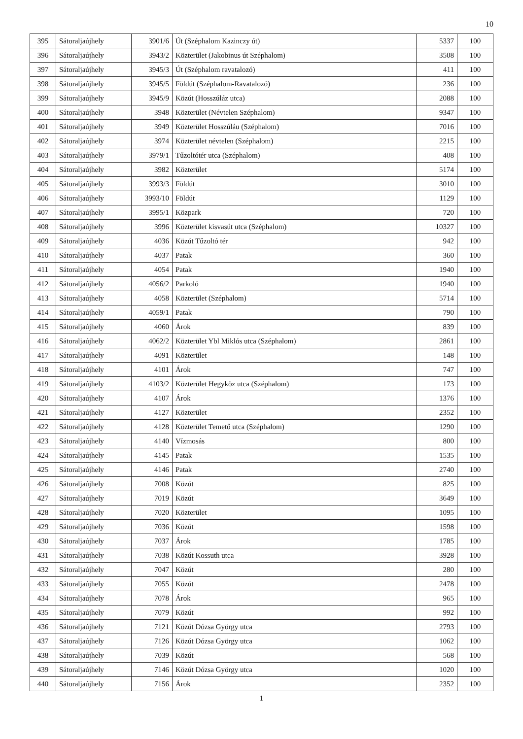10
| 395 | Sátoraljaújhely | 3901/6 | Út (Széphalom Kazinczy út) | 5337 | 100 |
| 396 | Sátoraljaújhely | 3943/2 | Közterület (Jakobinus út Széphalom) | 3508 | 100 |
| 397 | Sátoraljaújhely | 3945/3 | Út (Széphalom ravatalozó) | 411 | 100 |
| 398 | Sátoraljaújhely | 3945/5 | Földút (Széphalom-Ravatalozó) | 236 | 100 |
| 399 | Sátoraljaújhely | 3945/9 | Közút (Hosszúláz utca) | 2088 | 100 |
| 400 | Sátoraljaújhely | 3948 | Közterület (Névtelen Széphalom) | 9347 | 100 |
| 401 | Sátoraljaújhely | 3949 | Közterület Hosszúláu (Széphalom) | 7016 | 100 |
| 402 | Sátoraljaújhely | 3974 | Közterület névtelen (Széphalom) | 2215 | 100 |
| 403 | Sátoraljaújhely | 3979/1 | Tűzoltótér utca (Széphalom) | 408 | 100 |
| 404 | Sátoraljaújhely | 3982 | Közterület | 5174 | 100 |
| 405 | Sátoraljaújhely | 3993/3 | Földút | 3010 | 100 |
| 406 | Sátoraljaújhely | 3993/10 | Földút | 1129 | 100 |
| 407 | Sátoraljaújhely | 3995/1 | Közpark | 720 | 100 |
| 408 | Sátoraljaújhely | 3996 | Közterület kisvasút utca (Széphalom) | 10327 | 100 |
| 409 | Sátoraljaújhely | 4036 | Közút Tűzoltó tér | 942 | 100 |
| 410 | Sátoraljaújhely | 4037 | Patak | 360 | 100 |
| 411 | Sátoraljaújhely | 4054 | Patak | 1940 | 100 |
| 412 | Sátoraljaújhely | 4056/2 | Parkoló | 1940 | 100 |
| 413 | Sátoraljaújhely | 4058 | Közterület (Széphalom) | 5714 | 100 |
| 414 | Sátoraljaújhely | 4059/1 | Patak | 790 | 100 |
| 415 | Sátoraljaújhely | 4060 | Árok | 839 | 100 |
| 416 | Sátoraljaújhely | 4062/2 | Közterület Ybl Miklós utca (Széphalom) | 2861 | 100 |
| 417 | Sátoraljaújhely | 4091 | Közterület | 148 | 100 |
| 418 | Sátoraljaújhely | 4101 | Árok | 747 | 100 |
| 419 | Sátoraljaújhely | 4103/2 | Közterület Hegyköz utca (Széphalom) | 173 | 100 |
| 420 | Sátoraljaújhely | 4107 | Árok | 1376 | 100 |
| 421 | Sátoraljaújhely | 4127 | Közterület | 2352 | 100 |
| 422 | Sátoraljaújhely | 4128 | Közterület Temető utca (Széphalom) | 1290 | 100 |
| 423 | Sátoraljaújhely | 4140 | Vízmosás | 800 | 100 |
| 424 | Sátoraljaújhely | 4145 | Patak | 1535 | 100 |
| 425 | Sátoraljaújhely | 4146 | Patak | 2740 | 100 |
| 426 | Sátoraljaújhely | 7008 | Közút | 825 | 100 |
| 427 | Sátoraljaújhely | 7019 | Közút | 3649 | 100 |
| 428 | Sátoraljaújhely | 7020 | Közterület | 1095 | 100 |
| 429 | Sátoraljaújhely | 7036 | Közút | 1598 | 100 |
| 430 | Sátoraljaújhely | 7037 | Árok | 1785 | 100 |
| 431 | Sátoraljaújhely | 7038 | Közút Kossuth utca | 3928 | 100 |
| 432 | Sátoraljaújhely | 7047 | Közút | 280 | 100 |
| 433 | Sátoraljaújhely | 7055 | Közút | 2478 | 100 |
| 434 | Sátoraljaújhely | 7078 | Árok | 965 | 100 |
| 435 | Sátoraljaújhely | 7079 | Közút | 992 | 100 |
| 436 | Sátoraljaújhely | 7121 | Közút Dózsa György utca | 2793 | 100 |
| 437 | Sátoraljaújhely | 7126 | Közút Dózsa György utca | 1062 | 100 |
| 438 | Sátoraljaújhely | 7039 | Közút | 568 | 100 |
| 439 | Sátoraljaújhely | 7146 | Közút Dózsa György utca | 1020 | 100 |
| 440 | Sátoraljaújhely | 7156 | Árok | 2352 | 100 |
1